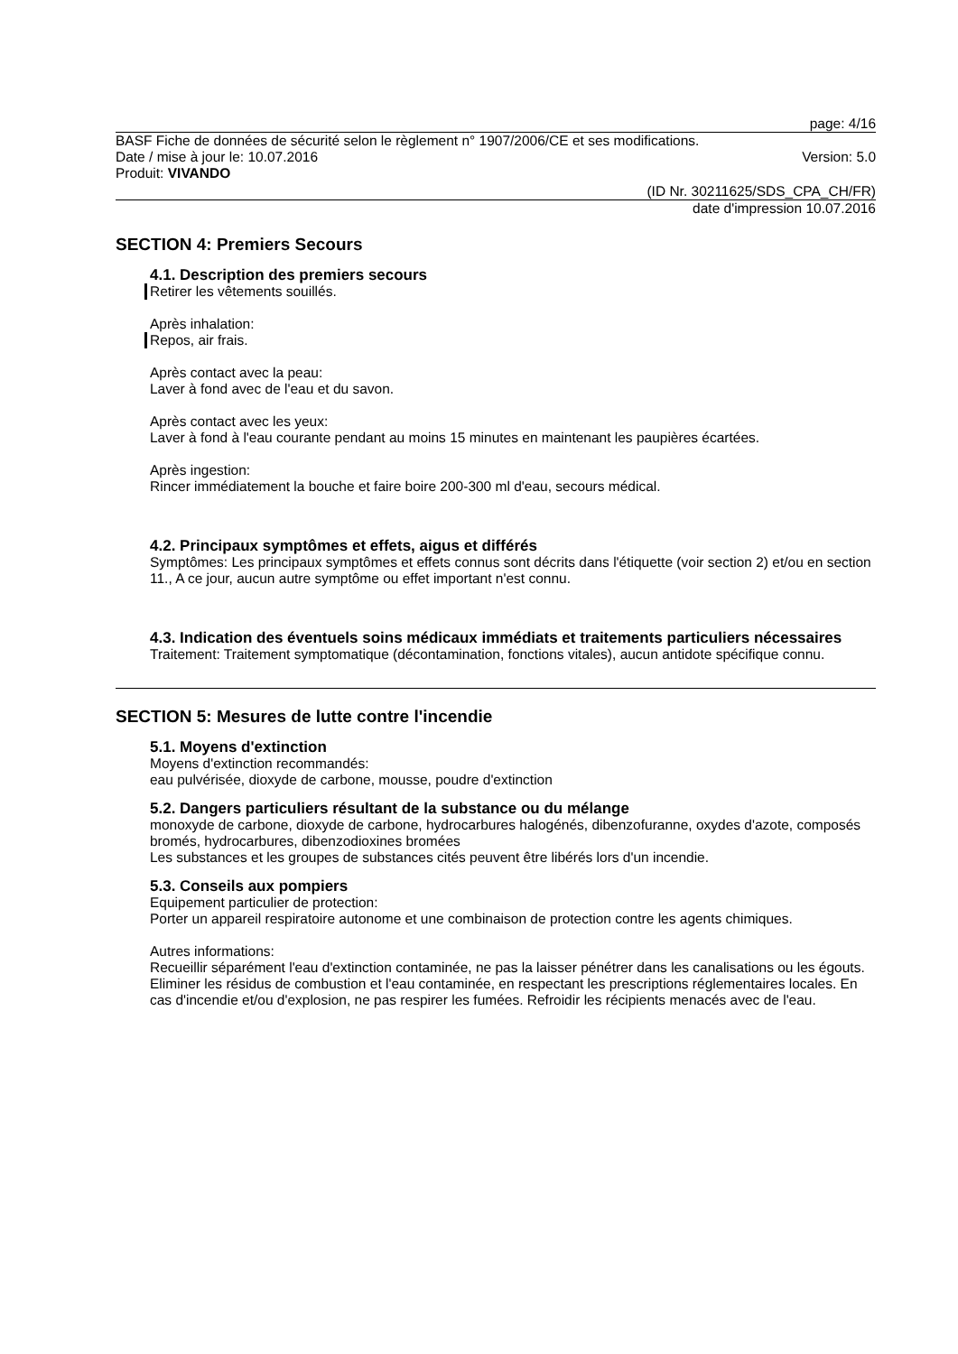page: 4/16
BASF Fiche de données de sécurité selon le règlement n° 1907/2006/CE et ses modifications.
Date / mise à jour le: 10.07.2016 Version: 5.0
Produit: VIVANDO
(ID Nr. 30211625/SDS_CPA_CH/FR)
date d'impression 10.07.2016
SECTION 4: Premiers Secours
4.1. Description des premiers secours
Retirer les vêtements souillés.
Après inhalation:
Repos, air frais.
Après contact avec la peau:
Laver à fond avec de l'eau et du savon.
Après contact avec les yeux:
Laver à fond à l'eau courante pendant au moins 15 minutes en maintenant les paupières écartées.
Après ingestion:
Rincer immédiatement la bouche et faire boire 200-300 ml d'eau, secours médical.
4.2. Principaux symptômes et effets, aigus et différés
Symptômes: Les principaux symptômes et effets connus sont décrits dans l'étiquette (voir section 2) et/ou en section 11., A ce jour, aucun autre symptôme ou effet important n'est connu.
4.3. Indication des éventuels soins médicaux immédiats et traitements particuliers nécessaires
Traitement: Traitement symptomatique (décontamination, fonctions vitales), aucun antidote spécifique connu.
SECTION 5: Mesures de lutte contre l'incendie
5.1. Moyens d'extinction
Moyens d'extinction recommandés:
eau pulvérisée, dioxyde de carbone, mousse, poudre d'extinction
5.2. Dangers particuliers résultant de la substance ou du mélange
monoxyde de carbone, dioxyde de carbone, hydrocarbures halogénés, dibenzofuranne, oxydes d'azote, composés bromés, hydrocarbures, dibenzodioxines bromées
Les substances et les groupes de substances cités peuvent être libérés lors d'un incendie.
5.3. Conseils aux pompiers
Equipement particulier de protection:
Porter un appareil respiratoire autonome et une combinaison de protection contre les agents chimiques.
Autres informations:
Recueillir séparément l'eau d'extinction contaminée, ne pas la laisser pénétrer dans les canalisations ou les égouts. Eliminer les résidus de combustion et l'eau contaminée, en respectant les prescriptions réglementaires locales. En cas d'incendie et/ou d'explosion, ne pas respirer les fumées. Refroidir les récipients menacés avec de l'eau.